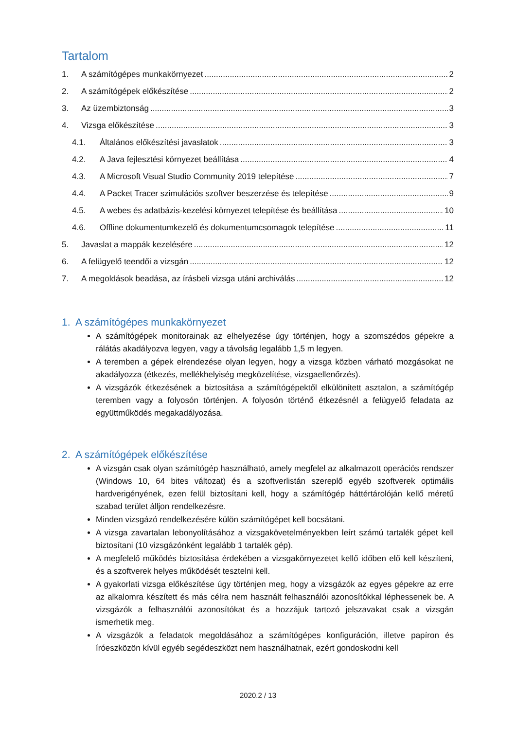Tartalom
1. A számítógépes munkakörnyezet 2
2. A számítógépek előkészítése 2
3. Az üzembiztonság 3
4. Vizsga előkészítése 3
4.1. Általános előkészítési javaslatok 3
4.2. A Java fejlesztési környezet beállítása 4
4.3. A Microsoft Visual Studio Community 2019 telepítése 7
4.4. A Packet Tracer szimulációs szoftver beszerzése és telepítése 9
4.5. A webes és adatbázis-kezelési környezet telepítése és beállítása 10
4.6. Offline dokumentumkezelő és dokumentumcsomagok telepítése 11
5. Javaslat a mappák kezelésére 12
6. A felügyelő teendői a vizsgán 12
7. A megoldások beadása, az írásbeli vizsga utáni archiválás 12
1. A számítógépes munkakörnyezet
A számítógépek monitorainak az elhelyezése úgy történjen, hogy a szomszédos gépekre a rálátás akadályozva legyen, vagy a távolság legalább 1,5 m legyen.
A teremben a gépek elrendezése olyan legyen, hogy a vizsga közben várható mozgásokat ne akadályozza (étkezés, mellékhelyiség megközelítése, vizsgaellenőrzés).
A vizsgázók étkezésének a biztosítása a számítógépektől elkülönített asztalon, a számítógép teremben vagy a folyosón történjen. A folyosón történő étkezésnél a felügyelő feladata az együttműködés megakadályozása.
2. A számítógépek előkészítése
A vizsgán csak olyan számítógép használható, amely megfelel az alkalmazott operációs rendszer (Windows 10, 64 bites változat) és a szoftverlistán szereplő egyéb szoftverek optimális hardverigényének, ezen felül biztosítani kell, hogy a számítógép háttértárolóján kellő méretű szabad terület álljon rendelkezésre.
Minden vizsgázó rendelkezésére külön számítógépet kell bocsátani.
A vizsga zavartalan lebonyolításához a vizsgakövetelményekben leírt számú tartalék gépet kell biztosítani (10 vizsgázónként legalább 1 tartalék gép).
A megfelelő működés biztosítása érdekében a vizsgakörnyezetet kellő időben elő kell készíteni, és a szoftverek helyes működését tesztelni kell.
A gyakorlati vizsga előkészítése úgy történjen meg, hogy a vizsgázók az egyes gépekre az erre az alkalomra készített és más célra nem használt felhasználói azonosítókkal léphessenek be. A vizsgázók a felhasználói azonosítókat és a hozzájuk tartozó jelszavakat csak a vizsgán ismerhetik meg.
A vizsgázók a feladatok megoldásához a számítógépes konfiguráción, illetve papíron és íróeszközön kívül egyéb segédeszközt nem használhatnak, ezért gondoskodni kell
2020.2 / 13